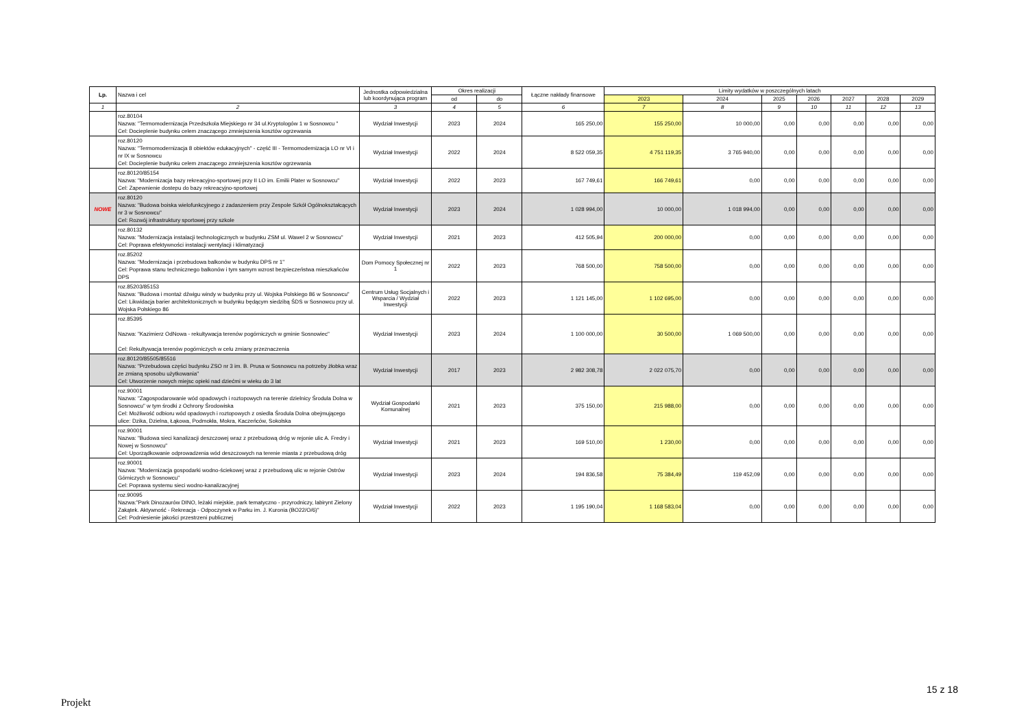| Lp. | Nazwa i cel | Jednostka odpowiedzialna lub koordynująca program | Okres realizacji | | Łączne nakłady finansowe | Limity wydatków w poszczególnych latach | | | | | | |
| --- | --- | --- | --- | --- | --- | --- | --- | --- | --- | --- | --- | --- |
| | | | od | do | | 2023 | 2024 | 2025 | 2026 | 2027 | 2028 | 2029 |
| 1 | 2 | 3 | 4 | 5 | 6 | 7 | 8 | 9 | 10 | 11 | 12 | 13 |
| | roz.80104 Nazwa: "Termomodernizacja Przedszkola Miejskiego nr 34 ul.Kryptologów 1 w Sosnowcu " Cel: Docieplenie budynku celem znaczącego zmniejszenia kosztów ogrzewania | Wydział Inwestycji | 2023 | 2024 | 165 250,00 | 155 250,00 | 10 000,00 | 0,00 | 0,00 | 0,00 | 0,00 | 0,00 |
| | roz.80120 Nazwa: "Termomodernizacja 8 obiektów edukacyjnych" - część III - Termomodernizacja LO nr VI i nr IX w Sosnowcu Cel: Docieplenie budynku celem znaczącego zmniejszenia kosztów ogrzewania | Wydział Inwestycji | 2022 | 2024 | 8 522 059,35 | 4 751 119,35 | 3 765 940,00 | 0,00 | 0,00 | 0,00 | 0,00 | 0,00 |
| | roz.80120/85154 Nazwa: "Modernizacja bazy rekreacyjno-sportowej przy II LO im. Emilii Plater w Sosnowcu" Cel: Zapewnienie dostepu do bazy rekreacyjno-sportowej | Wydział Inwestycji | 2022 | 2023 | 167 749,61 | 166 749,61 | 0,00 | 0,00 | 0,00 | 0,00 | 0,00 | 0,00 |
| NOWE | roz.80120 Nazwa: "Budowa boiska wielofunkcyjnego z zadaszeniem przy Zespole Szkół Ogólnokształcących nr 3 w Sosnowcu" Cel: Rozwój infrastruktury sportowej przy szkole | Wydział Inwestycji | 2023 | 2024 | 1 028 994,00 | 10 000,00 | 1 018 994,00 | 0,00 | 0,00 | 0,00 | 0,00 | 0,00 |
| | roz.80132 Nazwa: "Modernizacja instalacji technologicznych w budynku ZSM ul. Wawel 2 w Sosnowcu" Cel: Poprawa efektywności instalacji wentylacji i klimatyzacji | Wydział Inwestycji | 2021 | 2023 | 412 505,94 | 200 000,00 | 0,00 | 0,00 | 0,00 | 0,00 | 0,00 | 0,00 |
| | roz.85202 Nazwa: "Modernizacja i przebudowa balkonów w budynku DPS nr 1" Cel: Poprawa stanu technicznego balkonów i tym samym wzrost bezpieczeństwa mieszkańców DPS | Dom Pomocy Społecznej nr 1 | 2022 | 2023 | 768 500,00 | 758 500,00 | 0,00 | 0,00 | 0,00 | 0,00 | 0,00 | 0,00 |
| | roz.85203/85153 Nazwa: "Budowa i montaż dźwigu windy w budynku przy ul. Wojska Polskiego 86 w Sosnowcu" Cel: Likwidacja barier architektonicznych w budynku będącym siedzibą ŚDS w Sosnowcu przy ul. Wojska Polskiego 86 | Centrum Usług Socjalnych i Wsparcia / Wydział Inwestycji | 2022 | 2023 | 1 121 145,00 | 1 102 695,00 | 0,00 | 0,00 | 0,00 | 0,00 | 0,00 | 0,00 |
| | roz.85395 Nazwa: "Kazimierz OdNowa - rekultywacja terenów pogórniczych w gminie Sosnowiec" Cel: Rekultywacja terenów pogórniczych w celu zmiany przeznaczenia | Wydział Inwestycji | 2023 | 2024 | 1 100 000,00 | 30 500,00 | 1 069 500,00 | 0,00 | 0,00 | 0,00 | 0,00 | 0,00 |
| | roz.80120/85505/85516 Nazwa: "Przebudowa części budynku ZSO nr 3 im. B. Prusa w Sosnowcu na potrzeby żłobka wraz ze zmianą sposobu użytkowania" Cel: Utworzenie nowych miejsc opieki nad dziećmi w wieku do 3 lat | Wydział Inwestycji | 2017 | 2023 | 2 982 308,78 | 2 022 075,70 | 0,00 | 0,00 | 0,00 | 0,00 | 0,00 | 0,00 |
| | roz.90001 Nazwa: "Zagospodarowanie wód opadowych i roztopowych na terenie dzielnicy Środula Dolna w Sosnowcu" w tym środki z Ochrony Środowiska Cel: Możliwość odbioru wód opadowych i roztopowych z osiedla Środula Dolna obejmującego ulice: Dzika, Dzielna, Łąkowa, Podmokła, Mokra, Kaczeńców, Sokolska | Wydział Gospodarki Komunalnej | 2021 | 2023 | 375 150,00 | 215 988,00 | 0,00 | 0,00 | 0,00 | 0,00 | 0,00 | 0,00 |
| | roz.90001 Nazwa: "Budowa sieci kanalizacji deszczowej wraz z przebudową dróg w rejonie ulic A. Fredry i Nowej w Sosnowcu" Cel: Uporządkowanie odprowadzenia wód deszczowych na terenie miasta z przebudową dróg | Wydział Inwestycji | 2021 | 2023 | 169 510,00 | 1 230,00 | 0,00 | 0,00 | 0,00 | 0,00 | 0,00 | 0,00 |
| | roz.90001 Nazwa: "Modernizacja gospodarki wodno-ściekowej wraz z przebudową ulic w rejonie Ostrów Górniczych w Sosnowcu" Cel: Poprawa systemu sieci wodno-kanalizacyjnej | Wydział Inwestycji | 2023 | 2024 | 194 836,58 | 75 384,49 | 119 452,09 | 0,00 | 0,00 | 0,00 | 0,00 | 0,00 |
| | roz.90095 Nazwa:"Park Dinozaurów DINO, leżaki miejskie, park tematyczno - przyrodniczy, labirynt Zielony Zakątek. Aktywność - Rekreacja - Odpoczynek w Parku im. J. Kuronia (BO22/O/6)" Cel: Podniesienie jakości przestrzeni publicznej | Wydział Inwestycji | 2022 | 2023 | 1 195 190,04 | 1 168 583,04 | 0,00 | 0,00 | 0,00 | 0,00 | 0,00 | 0,00 |
15 z 18
Projekt